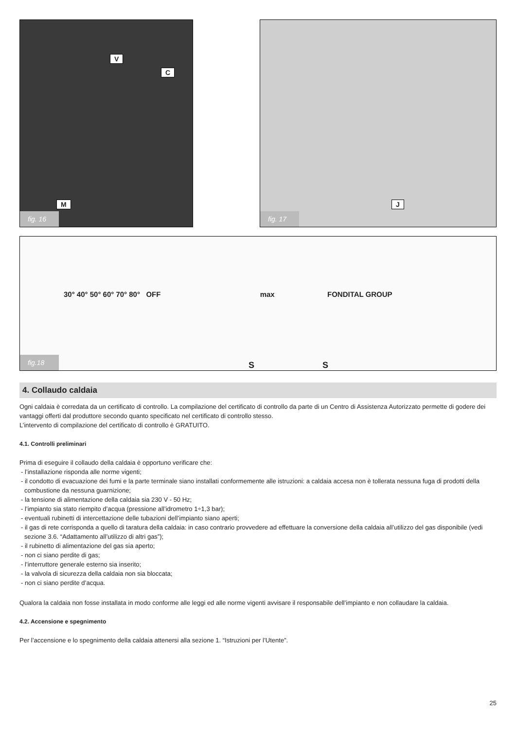V
C
M
fig. 16
J
fig. 17
30° 40° 50° 60° 70° 80° OFF max FONDITAL GROUP
fig.18
S S
4. Collaudo caldaia
Ogni caldaia è corredata da un certificato di controllo. La compilazione del certificato di controllo da parte di un Centro di Assistenza Autorizzato permette di godere dei vantaggi offerti dal produttore secondo quanto specificato nel certificato di controllo stesso.
L’intervento di compilazione del certificato di controllo è GRATUITO.
4.1. Controlli preliminari
Prima di eseguire il collaudo della caldaia è opportuno verificare che:
- l’installazione risponda alle norme vigenti;
- il condotto di evacuazione dei fumi e la parte terminale siano installati conformemente alle istruzioni: a caldaia accesa non è tollerata nessuna fuga di prodotti della combustione da nessuna guarnizione;
- la tensione di alimentazione della caldaia sia 230 V - 50 Hz;
- l’impianto sia stato riempito d’acqua (pressione all’idrometro 1÷1,3 bar);
- eventuali rubinetti di intercettazione delle tubazioni dell’impianto siano aperti;
- il gas di rete corrisponda a quello di taratura della caldaia: in caso contrario provvedere ad effettuare la conversione della caldaia all’utilizzo del gas disponibile (vedi sezione 3.6. “Adattamento all’utilizzo di altri gas”);
- il rubinetto di alimentazione del gas sia aperto;
- non ci siano perdite di gas;
- l’interruttore generale esterno sia inserito;
- la valvola di sicurezza della caldaia non sia bloccata;
- non ci siano perdite d’acqua.
Qualora la caldaia non fosse installata in modo conforme alle leggi ed alle norme vigenti avvisare il responsabile dell’impianto e non collaudare la caldaia.
4.2. Accensione e spegnimento
Per l’accensione e lo spegnimento della caldaia attenersi alla sezione 1. “Istruzioni per l’Utente”.
25